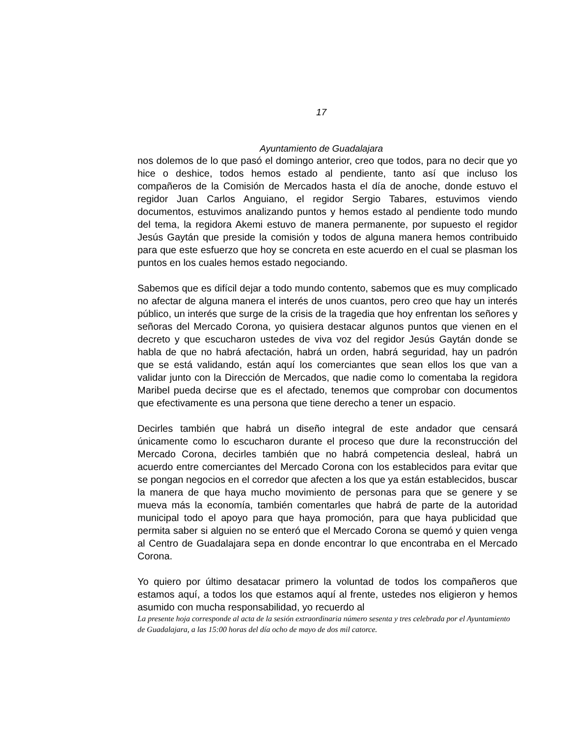17
Ayuntamiento de Guadalajara
nos dolemos de lo que pasó el domingo anterior, creo que todos, para no decir que yo hice o deshice, todos hemos estado al pendiente, tanto así que incluso los compañeros de la Comisión de Mercados hasta el día de anoche, donde estuvo el regidor Juan Carlos Anguiano, el regidor Sergio Tabares, estuvimos viendo documentos, estuvimos analizando puntos y hemos estado al pendiente todo mundo del tema, la regidora Akemi estuvo de manera permanente, por supuesto el regidor Jesús Gaytán que preside la comisión y todos de alguna manera hemos contribuido para que este esfuerzo que hoy se concreta en este acuerdo en el cual se plasman los puntos en los cuales hemos estado negociando.
Sabemos que es difícil dejar a todo mundo contento, sabemos que es muy complicado no afectar de alguna manera el interés de unos cuantos, pero creo que hay un interés público, un interés que surge de la crisis de la tragedia que hoy enfrentan los señores y señoras del Mercado Corona, yo quisiera destacar algunos puntos que vienen en el decreto y que escucharon ustedes de viva voz del regidor Jesús Gaytán donde se habla de que no habrá afectación, habrá un orden, habrá seguridad, hay un padrón que se está validando, están aquí los comerciantes que sean ellos los que van a validar junto con la Dirección de Mercados, que nadie como lo comentaba la regidora Maribel pueda decirse que es el afectado, tenemos que comprobar con documentos que efectivamente es una persona que tiene derecho a tener un espacio.
Decirles también que habrá un diseño integral de este andador que censará únicamente como lo escucharon durante el proceso que dure la reconstrucción del Mercado Corona, decirles también que no habrá competencia desleal, habrá un acuerdo entre comerciantes del Mercado Corona con los establecidos para evitar que se pongan negocios en el corredor que afecten a los que ya están establecidos, buscar la manera de que haya mucho movimiento de personas para que se genere y se mueva más la economía, también comentarles que habrá de parte de la autoridad municipal todo el apoyo para que haya promoción, para que haya publicidad que permita saber si alguien no se enteró que el Mercado Corona se quemó y quien venga al Centro de Guadalajara sepa en donde encontrar lo que encontraba en el Mercado Corona.
Yo quiero por último desatacar primero la voluntad de todos los compañeros que estamos aquí, a todos los que estamos aquí al frente, ustedes nos eligieron y hemos asumido con mucha responsabilidad, yo recuerdo al
La presente hoja corresponde al acta de la sesión extraordinaria número sesenta y tres celebrada por el Ayuntamiento de Guadalajara, a las 15:00 horas del día ocho de mayo de dos mil catorce.